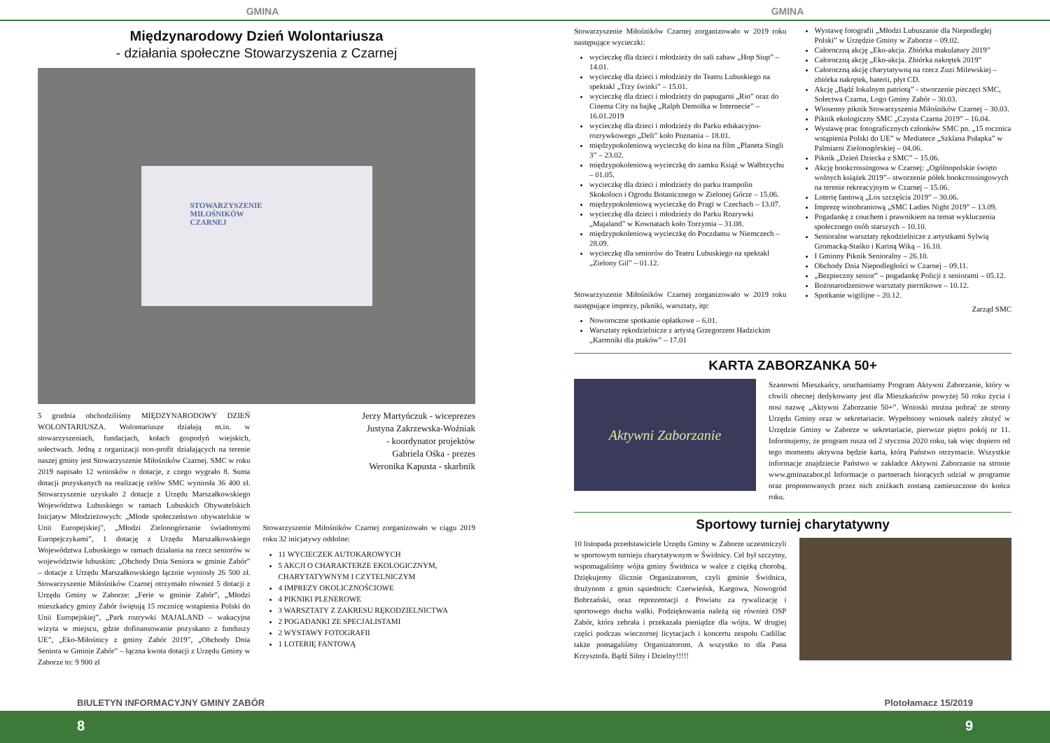GMINA
Międzynarodowy Dzień Wolontariusza
- działania społeczne Stowarzyszenia z Czarnej
STOWARZYSZENIE
MIŁOŚNIKÓW
CZARNEJ
5 grudnia obchodziliśmy MIĘDZYNARODOWY DZIEŃ WOLONTARIUSZA. Wolontariusze działają m.in. w stowarzyszeniach, fundacjach, kołach gospodyń wiejskich, sołectwach. Jedną z organizacji non-profit działających na terenie naszej gminy jest Stowarzyszenie Miłośników Czarnej. SMC w roku 2019 napisało 12 wniosków o dotacje, z czego wygrało 8. Suma dotacji pozyskanych na realizację celów SMC wyniosła 36 400 zł. Stowarzyszenie uzyskało 2 dotacje z Urzędu Marszałkowskiego Województwa Lubuskiego w ramach Lubuskich Obywatelskich Inicjatyw Młodzieżowych: „Młode społeczeństwo obywatelskie w Unii Europejskiej”, „Młodzi Zielonogórzanie świadomymi Europejczykami”, 1 dotację z Urzędu Marszałkowskiego Województwa Lubuskiego w ramach działania na rzecz seniorów w województwie lubuskim: „Obchody Dnia Seniora w gminie Zabór” – dotacje z Urzędu Marszałkowskiego łącznie wyniosły 26 500 zł. Stowarzyszenie Miłośników Czarnej otrzymało również 5 dotacji z Urzędu Gminy w Zaborze: „Ferie w gminie Zabór”, „Młodzi mieszkańcy gminy Zabór świętują 15 rocznicę wstąpienia Polski do Unii Europejskiej”, „Park rozrywki MAJALAND – wakacyjna wizyta w miejscu, gdzie dofinansowanie pozyskano z funduszy UE”, „Eko-Miłośnicy z gminy Zabór 2019”, „Obchody Dnia Seniora w Gminie Zabór” – łączna kwota dotacji z Urzędu Gminy w Zaborze to: 9 900 zł
Jerzy Martyńczuk - wiceprezes
Justyna Zakrzewska-Woźniak
- koordynator projektów
Gabriela Ośka - prezes
Weronika Kapusta - skarbnik
Stowarzyszenie Miłośników Czarnej zorganizowało w ciągu 2019 roku 32 inicjatywy oddolne:
11 WYCIECZEK AUTOKAROWYCH
5 AKCJI O CHARAKTERZE EKOLOGICZNYM, CHARYTATYWNYM I CZYTELNICZYM
4 IMPREZY OKOLICZNOŚCIOWE
4 PIKNIKI PLENEROWE
3 WARSZTATY Z ZAKRESU RĘKODZIELNICTWA
2 POGADANKI ZE SPECJALISTAMI
2 WYSTAWY FOTOGRAFII
1 LOTERIĘ FANTOWĄ
GMINA
Stowarzyszenie Miłośników Czarnej zorganizowało w 2019 roku następujące wycieczki:
wycieczkę dla dzieci i młodzieży do sali zabaw „Hop Siup” – 14.01.
wycieczkę dla dzieci i młodzieży do Teatru Lubuskiego na spektakl „Trzy świnki” – 15.01.
wycieczkę dla dzieci i młodzieży do papugarni „Rio” oraz do Cinema City na bajkę „Ralph Demolka w Internecie” – 16.01.2019
wycieczkę dla dzieci i młodzieży do Parku edukacyjno-rozrywkowego „Deli” koło Poznania – 18.01.
międzypokoleniową wycieczkę do kina na film „Planeta Singli 3” – 23.02.
międzypokoleniową wycieczkę do zamku Książ w Wałbrzychu – 01.05.
wycieczkę dla dzieci i młodzieży do parku trampolin Skokoloco i Ogrodu Botanicznego w Zielonej Górze – 15.06.
międzypokoleniową wycieczkę do Pragi w Czechach – 13.07.
wycieczkę dla dzieci i młodzieży do Parku Rozrywki „Majaland” w Kownatach koło Torzymia – 31.08.
międzypokoleniową wycieczkę do Poczdamu w Niemczech – 28.09.
wycieczkę dla seniorów do Teatru Lubuskiego na spektakl „Zielony Gil” – 01.12.
Stowarzyszenie Miłośników Czarnej zorganizowało w 2019 roku następujące imprezy, pikniki, warsztaty, itp:
Noworoczne spotkanie opłatkowe – 6.01.
Warsztaty rękodzielnicze z artystą Grzegorzem Hadzickim „Karmniki dla ptaków” – 17.01
Wystawę fotografii „Młodzi Lubuszanie dla Niepodległej Polski” w Urzędzie Gminy w Zaborze – 09.02.
Całoroczną akcję „Eko-akcja. Zbiórka makulatury 2019”
Całoroczną akcję „Eko-akcja. Zbiórka nakrętek 2019”
Całoroczną akcję charytatywną na rzecz Zuzi Milewskiej – zbiórka nakrętek, baterii, płyt CD.
Akcję „Bądź lokalnym patriotą” - stworzenie pieczęci SMC, Sołectwa Czarna, Logo Gminy Zabór – 30.03.
Wiosenny piknik Stowarzyszenia Miłośników Czarnej – 30.03.
Piknik ekologiczny SMC „Czysta Czarna 2019” – 16.04.
Wystawę prac fotograficznych członków SMC pn. „15 rocznica wstąpienia Polski do UE” w Mediatece „Szklana Pułapka” w Palmiarni Zielonogórskiej – 04.06.
Piknik „Dzień Dziecka z SMC” – 15.06.
Akcję bookcrossingowa w Czarnej: „Ogólnopolskie święto wolnych książek 2019”– stworzenie półek bookcrossingowych na terenie rekreacyjnym w Czarnej – 15.06.
Loterię fantową „Los szczęścia 2019” – 30.06.
Imprezę winobraniową „SMC Ladies Night 2019” – 13.09.
Pogadankę z couchem i prawnikiem na temat wykluczenia społecznego osób starszych – 10.10.
Senioralne warsztaty rękodzielnicze z artystkami Sylwią Gromacką-Staśko i Kariną Wiką – 16.10.
I Gminny Piknik Senioralny – 26.10.
Obchody Dnia Niepodległości w Czarnej – 09.11.
„Bezpieczny senior” – pogadankę Policji z seniorami – 05.12.
Bożonarodzeniowe warsztaty piernikowe – 10.12.
Spotkanie wigilijne – 20.12.
Zarząd SMC
KARTA ZABORZANKA 50+
Aktywni Zaborzanie
Szanowni Mieszkańcy, uruchamiamy Program Aktywni Zaborzanie, który w chwili obecnej dedykowany jest dla Mieszkańców powyżej 50 roku życia i nosi nazwę „Aktywni Zaborzanie 50+”. Wnioski można pobrać ze strony Urzędu Gminy oraz w sekretariacie. Wypełniony wniosek należy złożyć w Urzędzie Gminy w Zaborze w sekretariacie, pierwsze piętro pokój nr 11. Informujemy, że program rusza od 2 stycznia 2020 roku, tak więc dopiero od tego momentu aktywna będzie karta, którą Państwo otrzymacie. Wszystkie informacje znajdziecie Państwo w zakładce Aktywni Zaborzanie na stronie www.gminazabor.pl Informacje o partnerach biorących udział w programie oraz proponowanych przez nich zniżkach zostaną zamieszczone do końca roku.
Sportowy turniej charytatywny
10 listopada przedstawiciele Urzędu Gminy w Zaborze uczestniczyli w sportowym turnieju charytatywnym w Świdnicy. Cel był szczytny, wspomagaliśmy wójta gminy Świdnica w walce z ciężką chorobą. Dziękujemy ślicznie Organizatorom, czyli gminie Świdnica, drużynom z gmin sąsiednich: Czerwieńsk, Kargowa, Nowogród Bobrzański, oraz reprezentacji z Powiatu za rywalizację i sportowego ducha walki. Podziękowania należą się również OSP Zabór, która zebrała i przekazała pieniądze dla wójta. W drugiej części podczas wieczornej licytacjach i koncertu zespołu Cadillac także pomagaliśmy Organizatorom. A wszystko to dla Pana Krzysztofa. Bądź Silny i Dzielny!!!!!
BIULETYN INFORMACYJNY GMINY ZABÓR Plotołamacz 15/2019
8 9